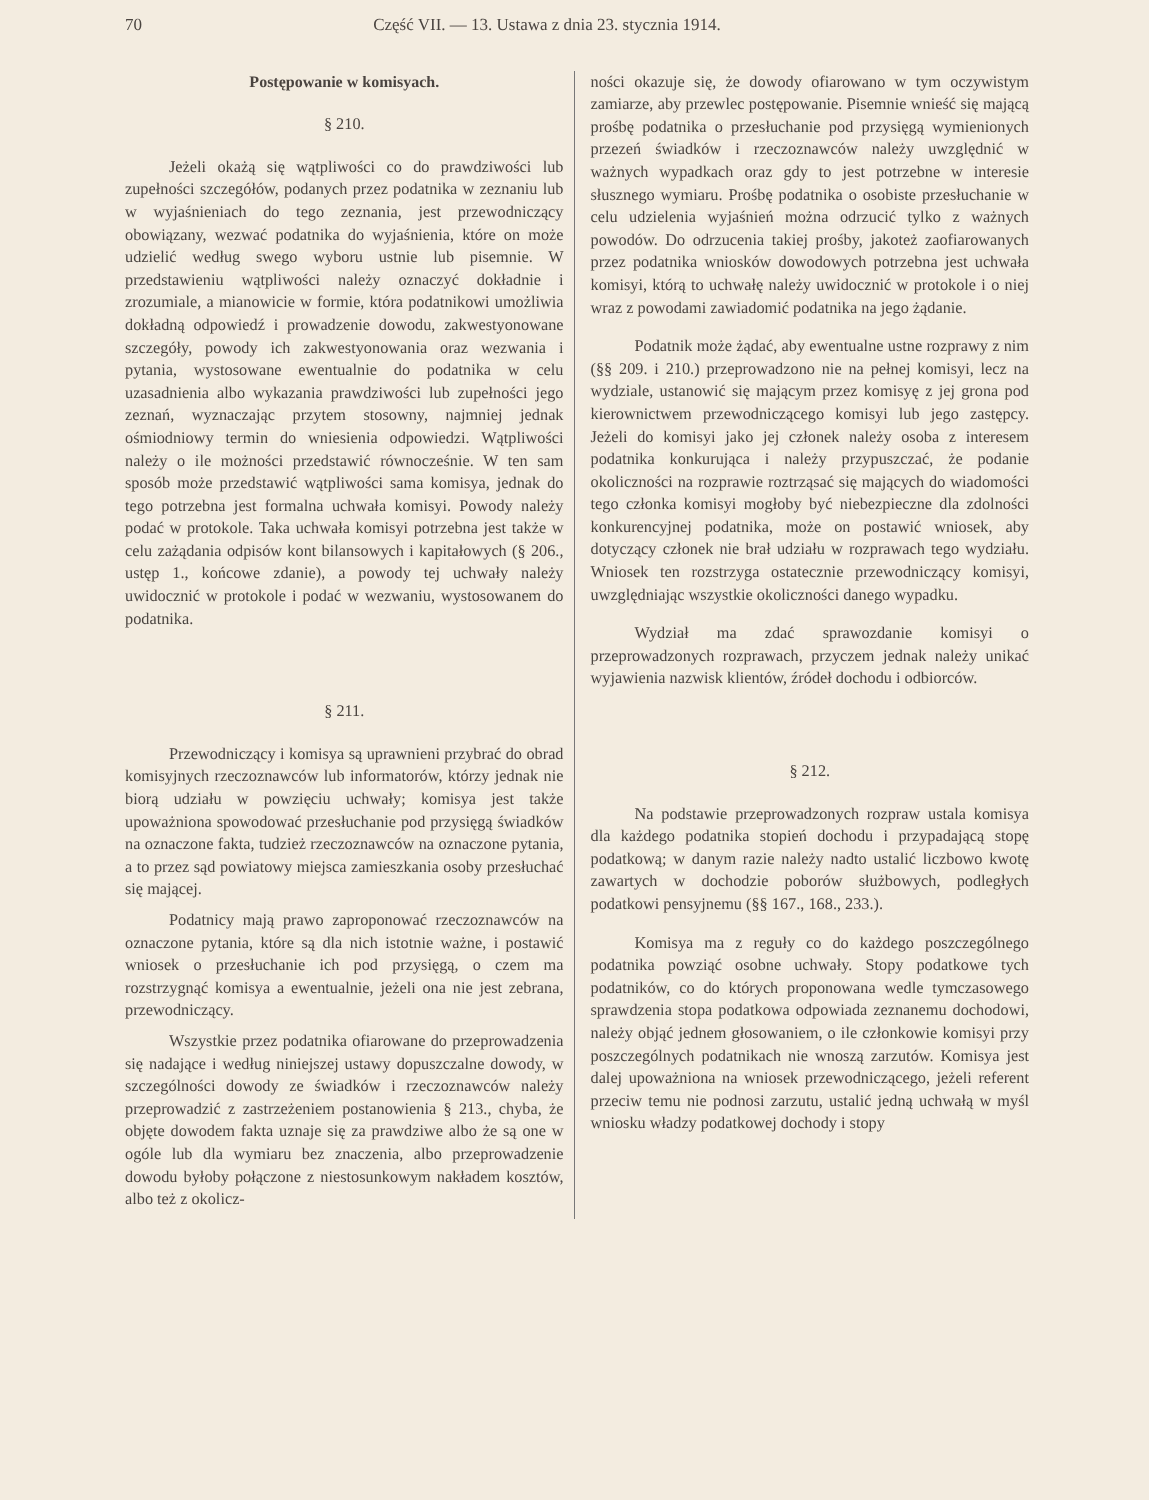70 Część VII. — 13. Ustawa z dnia 23. stycznia 1914.
Postępowanie w komisyach.
§ 210.
Jeżeli okażą się wątpliwości co do prawdziwości lub zupełności szczegółów, podanych przez podatnika w zeznaniu lub w wyjaśnieniach do tego zeznania, jest przewodniczący obowiązany, wezwać podatnika do wyjaśnienia, które on może udzielić według swego wyboru ustnie lub pisemnie. W przedstawieniu wątpliwości należy oznaczyć dokładnie i zrozumiale, a mianowicie w formie, która podatnikowi umożliwia dokładną odpowiedź i prowadzenie dowodu, zakwestyonowane szczegóły, powody ich zakwestyonowania oraz wezwania i pytania, wystosowane ewentualnie do podatnika w celu uzasadnienia albo wykazania prawdziwości lub zupełności jego zeznań, wyznaczając przytem stosowny, najmniej jednak ośmiodniowy termin do wniesienia odpowiedzi. Wątpliwości należy o ile możności przedstawić równocześnie. W ten sam sposób może przedstawić wątpliwości sama komisya, jednak do tego potrzebna jest formalna uchwała komisyi. Powody należy podać w protokole. Taka uchwała komisyi potrzebna jest także w celu zażądania odpisów kont bilansowych i kapitałowych (§ 206., ustęp 1., końcowe zdanie), a powody tej uchwały należy uwidocznić w protokole i podać w wezwaniu, wystosowanem do podatnika.
§ 211.
Przewodniczący i komisya są uprawnieni przybrać do obrad komisyjnych rzeczoznawców lub informatorów, którzy jednak nie biorą udziału w powzięciu uchwały; komisya jest także upoważniona spowodować przesłuchanie pod przysięgą świadków na oznaczone fakta, tudzież rzeczoznawców na oznaczone pytania, a to przez sąd powiatowy miejsca zamieszkania osoby przesłuchać się mającej.
Podatnicy mają prawo zaproponować rzeczoznawców na oznaczone pytania, które są dla nich istotnie ważne, i postawić wniosek o przesłuchanie ich pod przysięgą, o czem ma rozstrzygnąć komisya a ewentualnie, jeżeli ona nie jest zebrana, przewodniczący.
Wszystkie przez podatnika ofiarowane do przeprowadzenia się nadające i według niniejszej ustawy dopuszczalne dowody, w szczególności dowody ze świadków i rzeczoznawców należy przeprowadzić z zastrzeżeniem postanowienia § 213., chyba, że objęte dowodem fakta uznaje się za prawdziwe albo że są one w ogóle lub dla wymiaru bez znaczenia, albo przeprowadzenie dowodu byłoby połączone z niestosunkowym nakładem kosztów, albo też z okolicz-
ności okazuje się, że dowody ofiarowano w tym oczywistym zamiarze, aby przewlec postępowanie. Pisemnie wnieść się mającą prośbę podatnika o przesłuchanie pod przysięgą wymienionych przezeń świadków i rzeczoznawców należy uwzględnić w ważnych wypadkach oraz gdy to jest potrzebne w interesie słusznego wymiaru. Prośbę podatnika o osobiste przesłuchanie w celu udzielenia wyjaśnień można odrzucić tylko z ważnych powodów. Do odrzucenia takiej prośby, jakoteż zaofiarowanych przez podatnika wniosków dowodowych potrzebna jest uchwała komisyi, którą to uchwałę należy uwidocznić w protokole i o niej wraz z powodami zawiadomić podatnika na jego żądanie.
Podatnik może żądać, aby ewentualne ustne rozprawy z nim (§§ 209. i 210.) przeprowadzono nie na pełnej komisyi, lecz na wydziale, ustanowić się mającym przez komisyę z jej grona pod kierownictwem przewodniczącego komisyi lub jego zastępcy. Jeżeli do komisyi jako jej członek należy osoba z interesem podatnika konkurująca i należy przypuszczać, że podanie okoliczności na rozprawie roztrząsać się mających do wiadomości tego członka komisyi mogłoby być niebezpieczne dla zdolności konkurencyjnej podatnika, może on postawić wniosek, aby dotyczący członek nie brał udziału w rozprawach tego wydziału. Wniosek ten rozstrzyga ostatecznie przewodniczący komisyi, uwzględniając wszystkie okoliczności danego wypadku.
Wydział ma zdać sprawozdanie komisyi o przeprowadzonych rozprawach, przyczem jednak należy unikać wyjawienia nazwisk klientów, źródeł dochodu i odbiorców.
§ 212.
Na podstawie przeprowadzonych rozpraw ustala komisya dla każdego podatnika stopień dochodu i przypadającą stopę podatkową; w danym razie należy nadto ustalić liczbowo kwotę zawartych w dochodzie poborów służbowych, podległych podatkowi pensyjnemu (§§ 167., 168., 233.).
Komisya ma z reguły co do każdego poszczególnego podatnika powziąć osobne uchwały. Stopy podatkowe tych podatników, co do których proponowana wedle tymczasowego sprawdzenia stopa podatkowa odpowiada zeznanemu dochodowi, należy objąć jednem głosowaniem, o ile członkowie komisyi przy poszczególnych podatnikach nie wnoszą zarzutów. Komisya jest dalej upoważniona na wniosek przewodniczącego, jeżeli referent przeciw temu nie podnosi zarzutu, ustalić jedną uchwałą w myśl wniosku władzy podatkowej dochody i stopy